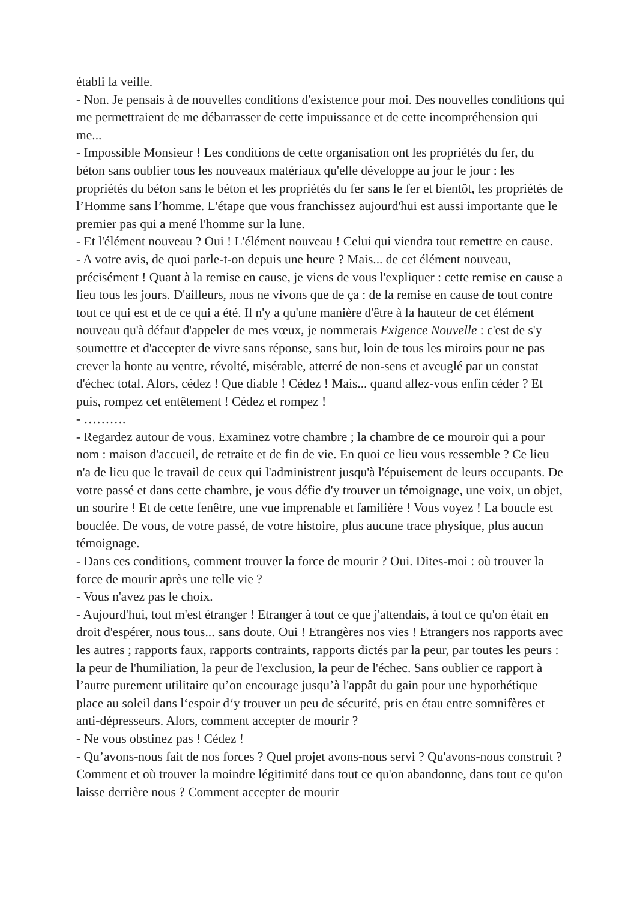établi la veille.
- Non. Je pensais à de nouvelles conditions d'existence pour moi. Des nouvelles conditions qui me permettraient de me débarrasser de cette impuissance et de cette incompréhension qui me...
- Impossible Monsieur ! Les conditions de cette organisation ont les propriétés du fer, du béton sans oublier tous les nouveaux matériaux qu'elle développe au jour le jour : les propriétés du béton sans le béton et les propriétés du fer sans le fer et bientôt, les propriétés de l’Homme sans l’homme. L'étape que vous franchissez aujourd'hui est aussi importante que le premier pas qui a mené l'homme sur la lune.
- Et l'élément nouveau ? Oui ! L'élément nouveau ! Celui qui viendra tout remettre en cause.
- A votre avis, de quoi parle-t-on depuis une heure ? Mais... de cet élément nouveau, précisément ! Quant à la remise en cause, je viens de vous l'expliquer : cette remise en cause a lieu tous les jours. D'ailleurs, nous ne vivons que de ça : de la remise en cause de tout contre tout ce qui est et de ce qui a été. Il n'y a qu'une manière d'être à la hauteur de cet élément nouveau qu'à défaut d'appeler de mes vœux, je nommerais Exigence Nouvelle : c'est de s'y soumettre et d'accepter de vivre sans réponse, sans but, loin de tous les miroirs pour ne pas crever la honte au ventre, révolté, misérable, atterré de non-sens et aveuglé par un constat d'échec total. Alors, cédez ! Que diable ! Cédez ! Mais... quand allez-vous enfin céder ? Et puis, rompez cet entêtement ! Cédez et rompez !
- ……….
- Regardez autour de vous. Examinez votre chambre ; la chambre de ce mouroir qui a pour nom : maison d'accueil, de retraite et de fin de vie. En quoi ce lieu vous ressemble ? Ce lieu n'a de lieu que le travail de ceux qui l'administrent jusqu'à l'épuisement de leurs occupants. De votre passé et dans cette chambre, je vous défie d'y trouver un témoignage, une voix, un objet, un sourire ! Et de cette fenêtre, une vue imprenable et familière ! Vous voyez ! La boucle est bouclée. De vous, de votre passé, de votre histoire, plus aucune trace physique, plus aucun témoignage.
- Dans ces conditions, comment trouver la force de mourir ? Oui. Dites-moi : où trouver la force de mourir après une telle vie ?
- Vous n'avez pas le choix.
- Aujourd'hui, tout m'est étranger ! Etranger à tout ce que j'attendais, à tout ce qu'on était en droit d'espérer, nous tous... sans doute. Oui ! Etrangères nos vies ! Etrangers nos rapports avec les autres ; rapports faux, rapports contraints, rapports dictés par la peur, par toutes les peurs : la peur de l'humiliation, la peur de l'exclusion, la peur de l'échec. Sans oublier ce rapport à l’autre purement utilitaire qu’on encourage jusqu’à l'appât du gain pour une hypothétique place au soleil dans l‘espoir d‘y trouver un peu de sécurité, pris en étau entre somnifères et anti-dépresseurs. Alors, comment accepter de mourir ?
- Ne vous obstinez pas ! Cédez !
- Qu’avons-nous fait de nos forces ? Quel projet avons-nous servi ? Qu'avons-nous construit ? Comment et où trouver la moindre légitimité dans tout ce qu'on abandonne, dans tout ce qu'on laisse derrière nous ? Comment accepter de mourir